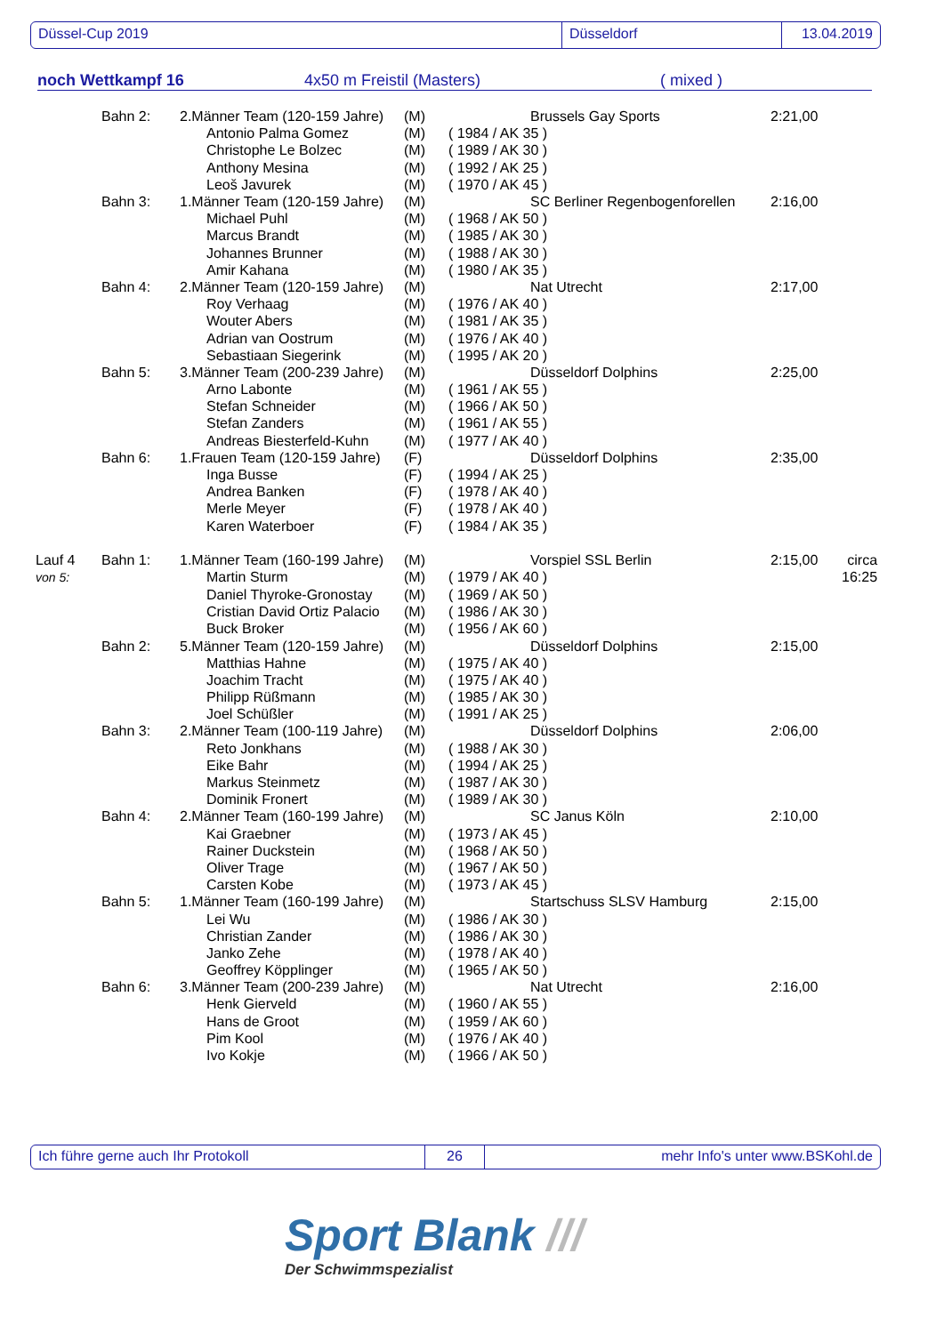Düssel-Cup 2019 Düsseldorf 13.04.2019
noch Wettkampf 16 4x50 m Freistil (Masters) ( mixed )
| | Bahn 2: | 2.Männer Team (120-159 Jahre) | (M) | | Brussels Gay Sports | 2:21,00 | |
| | | Antonio Palma Gomez | (M) | ( 1984 / AK 35 ) | | | |
| | | Christophe Le Bolzec | (M) | ( 1989 / AK 30 ) | | | |
| | | Anthony Mesina | (M) | ( 1992 / AK 25 ) | | | |
| | | Leoš Javurek | (M) | ( 1970 / AK 45 ) | | | |
| | Bahn 3: | 1.Männer Team (120-159 Jahre) | (M) | | SC Berliner Regenbogenforellen | 2:16,00 | |
| | | Michael Puhl | (M) | ( 1968 / AK 50 ) | | | |
| | | Marcus Brandt | (M) | ( 1985 / AK 30 ) | | | |
| | | Johannes Brunner | (M) | ( 1988 / AK 30 ) | | | |
| | | Amir Kahana | (M) | ( 1980 / AK 35 ) | | | |
| | Bahn 4: | 2.Männer Team (120-159 Jahre) | (M) | | Nat Utrecht | 2:17,00 | |
| | | Roy Verhaag | (M) | ( 1976 / AK 40 ) | | | |
| | | Wouter Abers | (M) | ( 1981 / AK 35 ) | | | |
| | | Adrian van Oostrum | (M) | ( 1976 / AK 40 ) | | | |
| | | Sebastiaan Siegerink | (M) | ( 1995 / AK 20 ) | | | |
| | Bahn 5: | 3.Männer Team (200-239 Jahre) | (M) | | Düsseldorf Dolphins | 2:25,00 | |
| | | Arno Labonte | (M) | ( 1961 / AK 55 ) | | | |
| | | Stefan Schneider | (M) | ( 1966 / AK 50 ) | | | |
| | | Stefan Zanders | (M) | ( 1961 / AK 55 ) | | | |
| | | Andreas Biesterfeld-Kuhn | (M) | ( 1977 / AK 40 ) | | | |
| | Bahn 6: | 1.Frauen Team (120-159 Jahre) | (F) | | Düsseldorf Dolphins | 2:35,00 | |
| | | Inga Busse | (F) | ( 1994 / AK 25 ) | | | |
| | | Andrea Banken | (F) | ( 1978 / AK 40 ) | | | |
| | | Merle Meyer | (F) | ( 1978 / AK 40 ) | | | |
| | | Karen Waterboer | (F) | ( 1984 / AK 35 ) | | | |
| Lauf 4 | Bahn 1: | 1.Männer Team (160-199 Jahre) | (M) | | Vorspiel SSL Berlin | 2:15,00 | circa |
| von 5: | | Martin Sturm | (M) | ( 1979 / AK 40 ) | | | 16:25 |
| | | Daniel Thyroke-Gronostay | (M) | ( 1969 / AK 50 ) | | | |
| | | Cristian David Ortiz Palacio | (M) | ( 1986 / AK 30 ) | | | |
| | | Buck Broker | (M) | ( 1956 / AK 60 ) | | | |
| | Bahn 2: | 5.Männer Team (120-159 Jahre) | (M) | | Düsseldorf Dolphins | 2:15,00 | |
| | | Matthias Hahne | (M) | ( 1975 / AK 40 ) | | | |
| | | Joachim Tracht | (M) | ( 1975 / AK 40 ) | | | |
| | | Philipp Rüßmann | (M) | ( 1985 / AK 30 ) | | | |
| | | Joel Schüßler | (M) | ( 1991 / AK 25 ) | | | |
| | Bahn 3: | 2.Männer Team (100-119 Jahre) | (M) | | Düsseldorf Dolphins | 2:06,00 | |
| | | Reto Jonkhans | (M) | ( 1988 / AK 30 ) | | | |
| | | Eike Bahr | (M) | ( 1994 / AK 25 ) | | | |
| | | Markus Steinmetz | (M) | ( 1987 / AK 30 ) | | | |
| | | Dominik Fronert | (M) | ( 1989 / AK 30 ) | | | |
| | Bahn 4: | 2.Männer Team (160-199 Jahre) | (M) | | SC Janus Köln | 2:10,00 | |
| | | Kai Graebner | (M) | ( 1973 / AK 45 ) | | | |
| | | Rainer Duckstein | (M) | ( 1968 / AK 50 ) | | | |
| | | Oliver Trage | (M) | ( 1967 / AK 50 ) | | | |
| | | Carsten Kobe | (M) | ( 1973 / AK 45 ) | | | |
| | Bahn 5: | 1.Männer Team (160-199 Jahre) | (M) | | Startschuss SLSV Hamburg | 2:15,00 | |
| | | Lei Wu | (M) | ( 1986 / AK 30 ) | | | |
| | | Christian Zander | (M) | ( 1986 / AK 30 ) | | | |
| | | Janko Zehe | (M) | ( 1978 / AK 40 ) | | | |
| | | Geoffrey Köpplinger | (M) | ( 1965 / AK 50 ) | | | |
| | Bahn 6: | 3.Männer Team (200-239 Jahre) | (M) | | Nat Utrecht | 2:16,00 | |
| | | Henk Gierveld | (M) | ( 1960 / AK 55 ) | | | |
| | | Hans de Groot | (M) | ( 1959 / AK 60 ) | | | |
| | | Pim Kool | (M) | ( 1976 / AK 40 ) | | | |
| | | Ivo Kokje | (M) | ( 1966 / AK 50 ) | | | |
Ich führe gerne auch Ihr Protokoll 26 mehr Info's unter www.BSKohl.de
Sport Blank ///
Der Schwimmspezialist